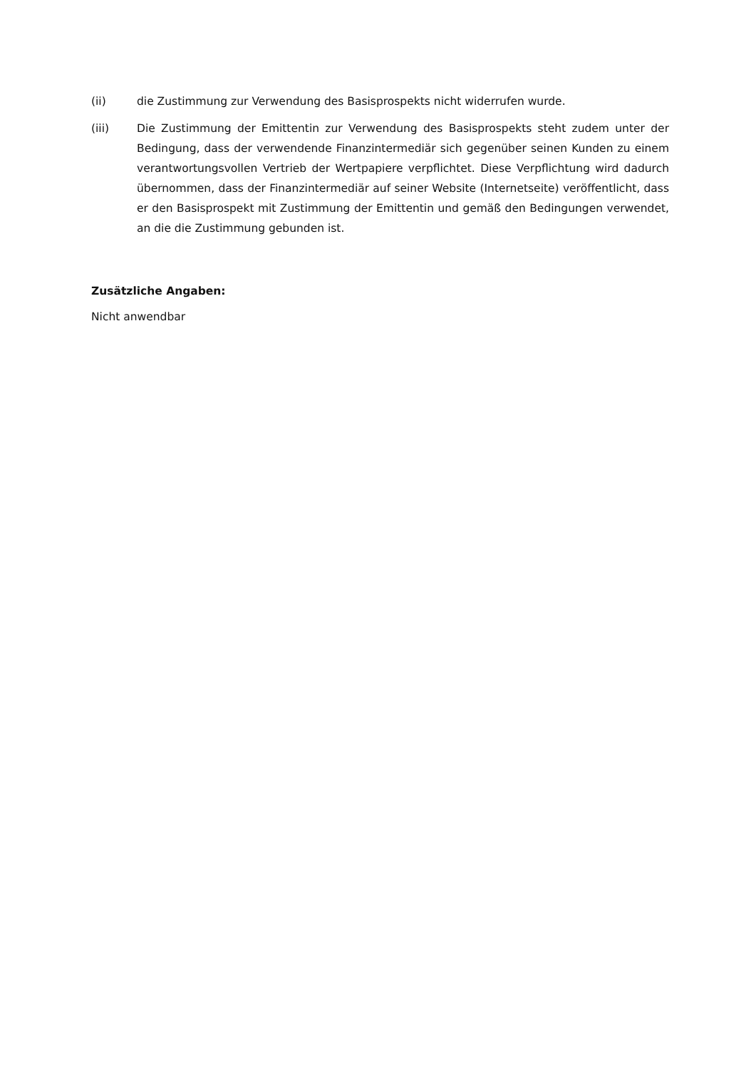(ii) die Zustimmung zur Verwendung des Basisprospekts nicht widerrufen wurde.
(iii) Die Zustimmung der Emittentin zur Verwendung des Basisprospekts steht zudem unter der Bedingung, dass der verwendende Finanzintermediär sich gegenüber seinen Kunden zu einem verantwortungsvollen Vertrieb der Wertpapiere verpflichtet. Diese Verpflichtung wird dadurch übernommen, dass der Finanzintermediär auf seiner Website (Internetseite) veröffentlicht, dass er den Basisprospekt mit Zustimmung der Emittentin und gemäß den Bedingungen verwendet, an die die Zustimmung gebunden ist.
Zusätzliche Angaben:
Nicht anwendbar